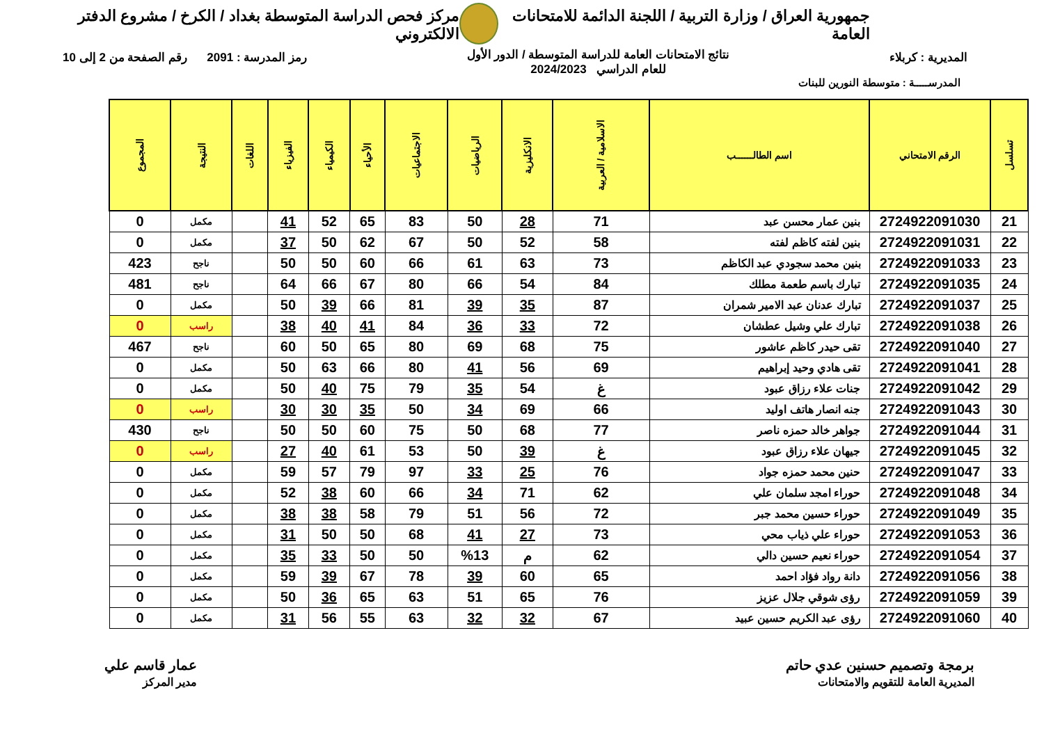جمهورية العراق / وزارة التربية / اللجنة الدائمة للامتحانات العامة
مركز فحص الدراسة المتوسطة بغداد / الكرخ / مشروع الدفتر الالكتروني
المديرية : كربلاء
نتائج الامتحانات العامة للدراسة المتوسطة / الدور الأول
للعام الدراسي 2024/2023
رمز المدرسة : 2091 رقم الصفحة من 2 إلى 10
المدرســـــة : متوسطة النورين للبنات
| تسلسل | الرقم الامتحاني | اسم الطالــــــب | الاسلامية / العربية | الانكليزية | الرياضيات | الاجتماعيات | الأحياء | الكيمياء | الفيزياء | اللغات | النتيجة | المجموع |
| --- | --- | --- | --- | --- | --- | --- | --- | --- | --- | --- | --- | --- |
| 21 | 2724922091030 | بنين عمار محسن عبد | 71 | 28 | 50 | 83 | 65 | 52 | 41 | | مكمل | 0 |
| 22 | 2724922091031 | بنين لفته كاظم لفته | 58 | 52 | 50 | 67 | 62 | 50 | 37 | | مكمل | 0 |
| 23 | 2724922091033 | بنين محمد سجودي عبد الكاظم | 73 | 63 | 61 | 66 | 60 | 50 | 50 | | ناجح | 423 |
| 24 | 2724922091035 | تبارك باسم طعمة مطلك | 84 | 54 | 66 | 80 | 67 | 66 | 64 | | ناجح | 481 |
| 25 | 2724922091037 | تبارك عدنان عبد الامير شمران | 87 | 35 | 39 | 81 | 66 | 39 | 50 | | مكمل | 0 |
| 26 | 2724922091038 | تبارك علي وشيل عطشان | 72 | 33 | 36 | 84 | 41 | 40 | 38 | | راسب | 0 |
| 27 | 2724922091040 | تقى حيدر كاظم عاشور | 75 | 68 | 69 | 80 | 65 | 50 | 60 | | ناجح | 467 |
| 28 | 2724922091041 | تقى هادي وحيد إبراهيم | 69 | 56 | 41 | 80 | 66 | 63 | 50 | | مكمل | 0 |
| 29 | 2724922091042 | جنات علاء رزاق عبود | غ | 54 | 35 | 79 | 75 | 40 | 50 | | مكمل | 0 |
| 30 | 2724922091043 | جنه انصار هاتف اوليد | 66 | 69 | 34 | 50 | 35 | 30 | 30 | | راسب | 0 |
| 31 | 2724922091044 | جواهر خالد حمزه ناصر | 77 | 68 | 50 | 75 | 60 | 50 | 50 | | ناجح | 430 |
| 32 | 2724922091045 | جيهان علاء رزاق عبود | غ | 39 | 50 | 53 | 61 | 40 | 27 | | راسب | 0 |
| 33 | 2724922091047 | حنين محمد حمزه جواد | 76 | 25 | 33 | 97 | 79 | 57 | 59 | | مكمل | 0 |
| 34 | 2724922091048 | حوراء امجد سلمان علي | 62 | 71 | 34 | 66 | 60 | 38 | 52 | | مكمل | 0 |
| 35 | 2724922091049 | حوراء حسين محمد جبر | 72 | 56 | 51 | 79 | 58 | 38 | 38 | | مكمل | 0 |
| 36 | 2724922091053 | حوراء علي ذياب محي | 73 | 27 | 41 | 68 | 50 | 50 | 31 | | مكمل | 0 |
| 37 | 2724922091054 | حوراء نعيم حسين دالي | 62 | م | %13 | 50 | 50 | 33 | 35 | | مكمل | 0 |
| 38 | 2724922091056 | دانة رواد فؤاد احمد | 65 | 60 | 39 | 78 | 67 | 39 | 59 | | مكمل | 0 |
| 39 | 2724922091059 | رؤى شوقي جلال عزيز | 76 | 65 | 51 | 63 | 65 | 36 | 50 | | مكمل | 0 |
| 40 | 2724922091060 | رؤى عبد الكريم حسين عبيد | 67 | 32 | 32 | 63 | 55 | 56 | 31 | | مكمل | 0 |
برمجة وتصميم حسنين عدي حاتم
المديرية العامة للتقويم والامتحانات
عمار قاسم علي
مدير المركز